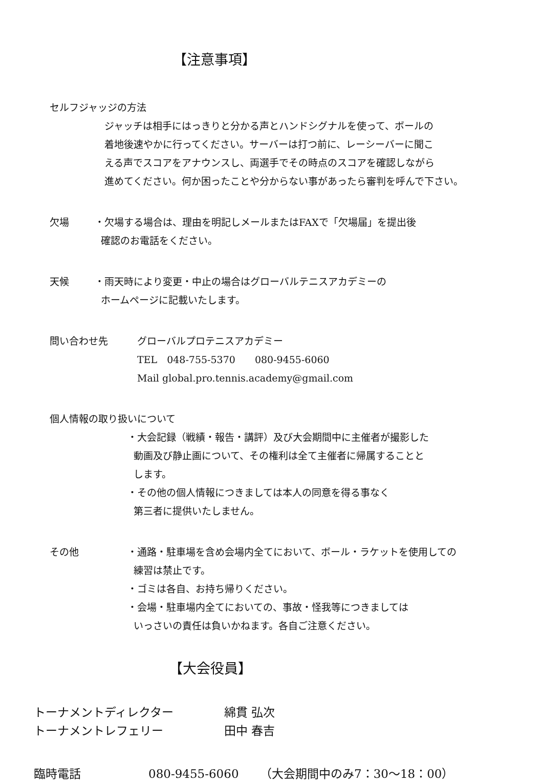【注意事項】
セルフジャッジの方法
ジャッチは相手にはっきりと分かる声とハンドシグナルを使って、ボールの
着地後速やかに行ってください。サーバーは打つ前に、レーシーバーに聞こ
える声でスコアをアナウンスし、両選手でその時点のスコアを確認しながら
進めてください。何か困ったことや分からない事があったら審判を呼んで下さい。
欠場 ・欠場する場合は、理由を明記しメールまたはFAXで「欠場届」を提出後
確認のお電話をください。
天候 ・雨天時により変更・中止の場合はグローバルテニスアカデミーの
ホームページに記載いたします。
問い合わせ先 グローバルプロテニスアカデミー
TEL　048-755-5370　　080-9455-6060
Mail global.pro.tennis.academy@gmail.com
個人情報の取り扱いについて
・大会記録（戦績・報告・講評）及び大会期間中に主催者が撮影した
動画及び静止画について、その権利は全て主催者に帰属することと
します。
・その他の個人情報につきましては本人の同意を得る事なく
第三者に提供いたしません。
その他 ・通路・駐車場を含め会場内全てにおいて、ボール・ラケットを使用しての
練習は禁止です。
・ゴミは各自、お持ち帰りください。
・会場・駐車場内全てにおいての、事故・怪我等につきましては
いっさいの責任は負いかねます。各自ご注意ください。
【大会役員】
トーナメントディレクター 綿貫 弘次
トーナメントレフェリー 田中 春吉
臨時電話 080-9455-6060 （大会期間中のみ7：30～18：00）